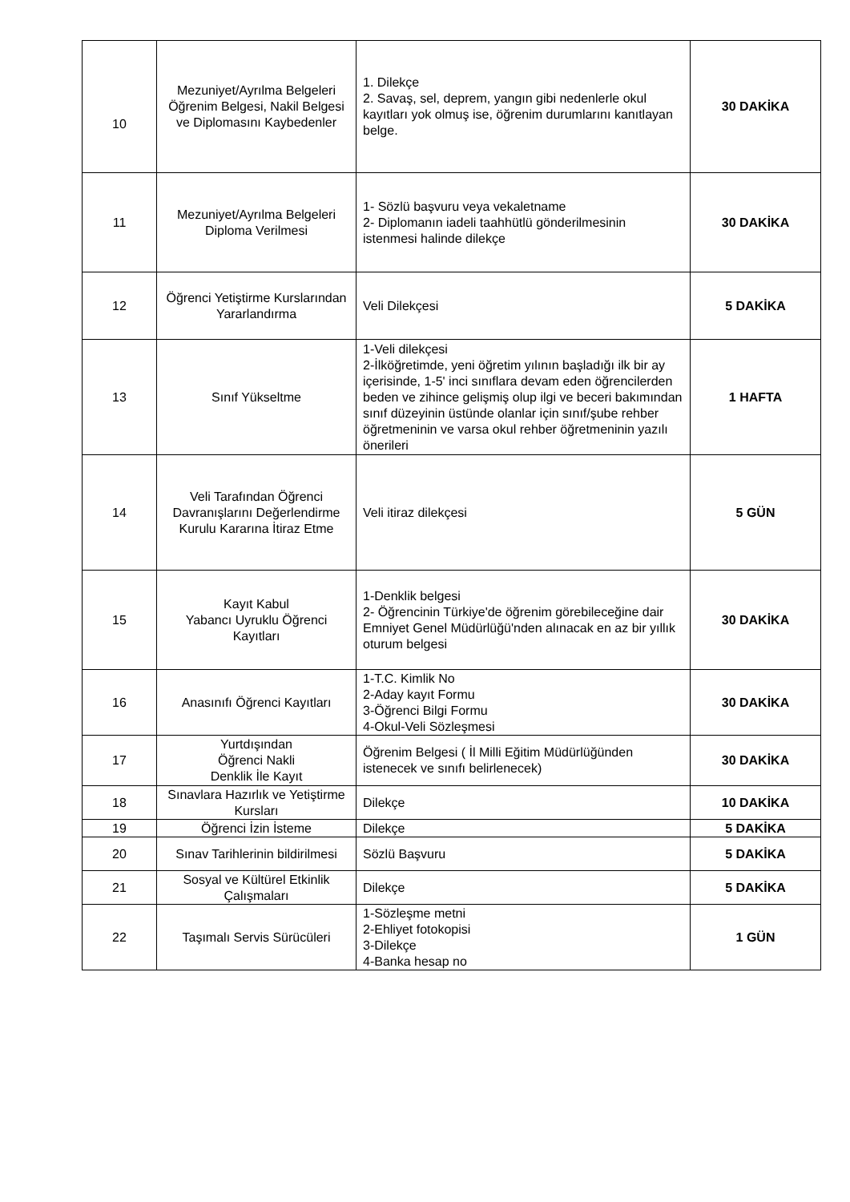| 10 | Mezuniyet/Ayrılma Belgeleri Öğrenim Belgesi, Nakil Belgesi ve Diplomasını Kaybedenler | 1. Dilekçe 2. Savaş, sel, deprem, yangın gibi nedenlerle okul kayıtları yok olmuş ise, öğrenim durumlarını kanıtlayan belge. | 30 DAKİKA |
| 11 | Mezuniyet/Ayrılma Belgeleri Diploma Verilmesi | 1- Sözlü başvuru veya vekaletname 2- Diplomanın iadeli taahhütlü gönderilmesinin istenmesi halinde dilekçe | 30 DAKİKA |
| 12 | Öğrenci Yetiştirme Kurslarından Yararlandırma | Veli Dilekçesi | 5 DAKİKA |
| 13 | Sınıf Yükseltme | 1-Veli dilekçesi 2-İlköğretimde, yeni öğretim yılının başladığı ilk bir ay içerisinde, 1-5' inci sınıflara devam eden öğrencilerden beden ve zihince gelişmiş olup ilgi ve beceri bakımından sınıf düzeyinin üstünde olanlar için sınıf/şube rehber öğretmeninin ve varsa okul rehber öğretmeninin yazılı önerileri | 1 HAFTA |
| 14 | Veli Tarafından Öğrenci Davranışlarını Değerlendirme Kurulu Kararına İtiraz Etme | Veli itiraz dilekçesi | 5 GÜN |
| 15 | Kayıt Kabul Yabancı Uyruklu Öğrenci Kayıtları | 1-Denklik belgesi 2- Öğrencinin Türkiye'de öğrenim görebileceğine dair Emniyet Genel Müdürlüğü'nden alınacak en az bir yıllık oturum belgesi | 30 DAKİKA |
| 16 | Anasınıfı Öğrenci Kayıtları | 1-T.C. Kimlik No 2-Aday kayıt Formu 3-Öğrenci Bilgi Formu 4-Okul-Veli Sözleşmesi | 30 DAKİKA |
| 17 | Yurtdışından Öğrenci Nakli Denklik İle Kayıt | Öğrenim Belgesi ( İl Milli Eğitim Müdürlüğünden istenecek ve sınıfı belirlenecek) | 30 DAKİKA |
| 18 | Sınavlara Hazırlık ve Yetiştirme Kursları | Dilekçe | 10 DAKİKA |
| 19 | Öğrenci İzin İsteme | Dilekçe | 5 DAKİKA |
| 20 | Sınav Tarihlerinin bildirilmesi | Sözlü Başvuru | 5 DAKİKA |
| 21 | Sosyal ve Kültürel Etkinlik Çalışmaları | Dilekçe | 5 DAKİKA |
| 22 | Taşımalı Servis Sürücüleri | 1-Sözleşme metni 2-Ehliyet fotokopisi 3-Dilekçe 4-Banka hesap no | 1 GÜN |